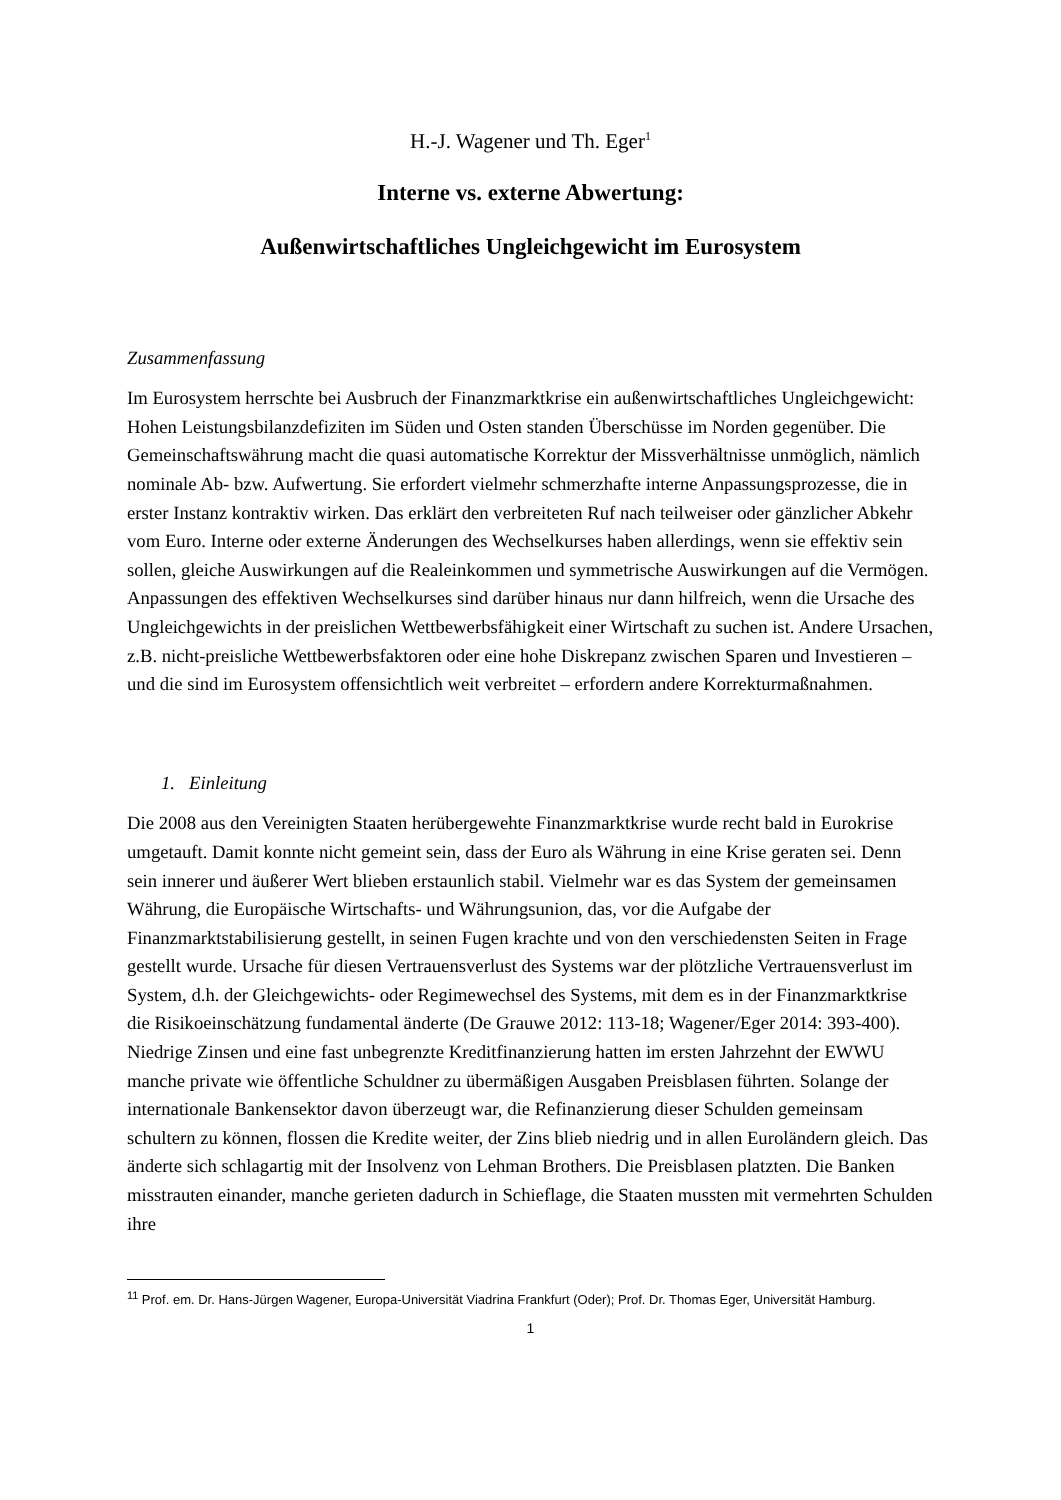H.-J. Wagener und Th. Eger<sup>1</sup>
Interne vs. externe Abwertung:
Außenwirtschaftliches Ungleichgewicht im Eurosystem
Zusammenfassung
Im Eurosystem herrschte bei Ausbruch der Finanzmarktkrise ein außenwirtschaftliches Ungleichgewicht: Hohen Leistungsbilanzdefiziten im Süden und Osten standen Überschüsse im Norden gegenüber. Die Gemeinschaftswährung macht die quasi automatische Korrektur der Missverhältnisse unmöglich, nämlich nominale Ab- bzw. Aufwertung. Sie erfordert vielmehr schmerzhafte interne Anpassungsprozesse, die in erster Instanz kontraktiv wirken. Das erklärt den verbreiteten Ruf nach teilweiser oder gänzlicher Abkehr vom Euro. Interne oder externe Änderungen des Wechselkurses haben allerdings, wenn sie effektiv sein sollen, gleiche Auswirkungen auf die Realeinkommen und symmetrische Auswirkungen auf die Vermögen. Anpassungen des effektiven Wechselkurses sind darüber hinaus nur dann hilfreich, wenn die Ursache des Ungleichgewichts in der preislichen Wettbewerbsfähigkeit einer Wirtschaft zu suchen ist. Andere Ursachen, z.B. nicht-preisliche Wettbewerbsfaktoren oder eine hohe Diskrepanz zwischen Sparen und Investieren – und die sind im Eurosystem offensichtlich weit verbreitet – erfordern andere Korrekturmaßnahmen.
1. Einleitung
Die 2008 aus den Vereinigten Staaten herübergewehte Finanzmarktkrise wurde recht bald in Eurokrise umgetauft. Damit konnte nicht gemeint sein, dass der Euro als Währung in eine Krise geraten sei. Denn sein innerer und äußerer Wert blieben erstaunlich stabil. Vielmehr war es das System der gemeinsamen Währung, die Europäische Wirtschafts- und Währungsunion, das, vor die Aufgabe der Finanzmarktstabilisierung gestellt, in seinen Fugen krachte und von den verschiedensten Seiten in Frage gestellt wurde. Ursache für diesen Vertrauensverlust des Systems war der plötzliche Vertrauensverlust im System, d.h. der Gleichgewichts- oder Regimewechsel des Systems, mit dem es in der Finanzmarktkrise die Risikoeinschätzung fundamental änderte (De Grauwe 2012: 113-18; Wagener/Eger 2014: 393-400). Niedrige Zinsen und eine fast unbegrenzte Kreditfinanzierung hatten im ersten Jahrzehnt der EWWU manche private wie öffentliche Schuldner zu übermäßigen Ausgaben Preisblasen führten. Solange der internationale Bankensektor davon überzeugt war, die Refinanzierung dieser Schulden gemeinsam schultern zu können, flossen die Kredite weiter, der Zins blieb niedrig und in allen Euroländern gleich. Das änderte sich schlagartig mit der Insolvenz von Lehman Brothers. Die Preisblasen platzten. Die Banken misstrauten einander, manche gerieten dadurch in Schieflage, die Staaten mussten mit vermehrten Schulden ihre
<sup>11</sup> Prof. em. Dr. Hans-Jürgen Wagener, Europa-Universität Viadrina Frankfurt (Oder); Prof. Dr. Thomas Eger, Universität Hamburg.
1